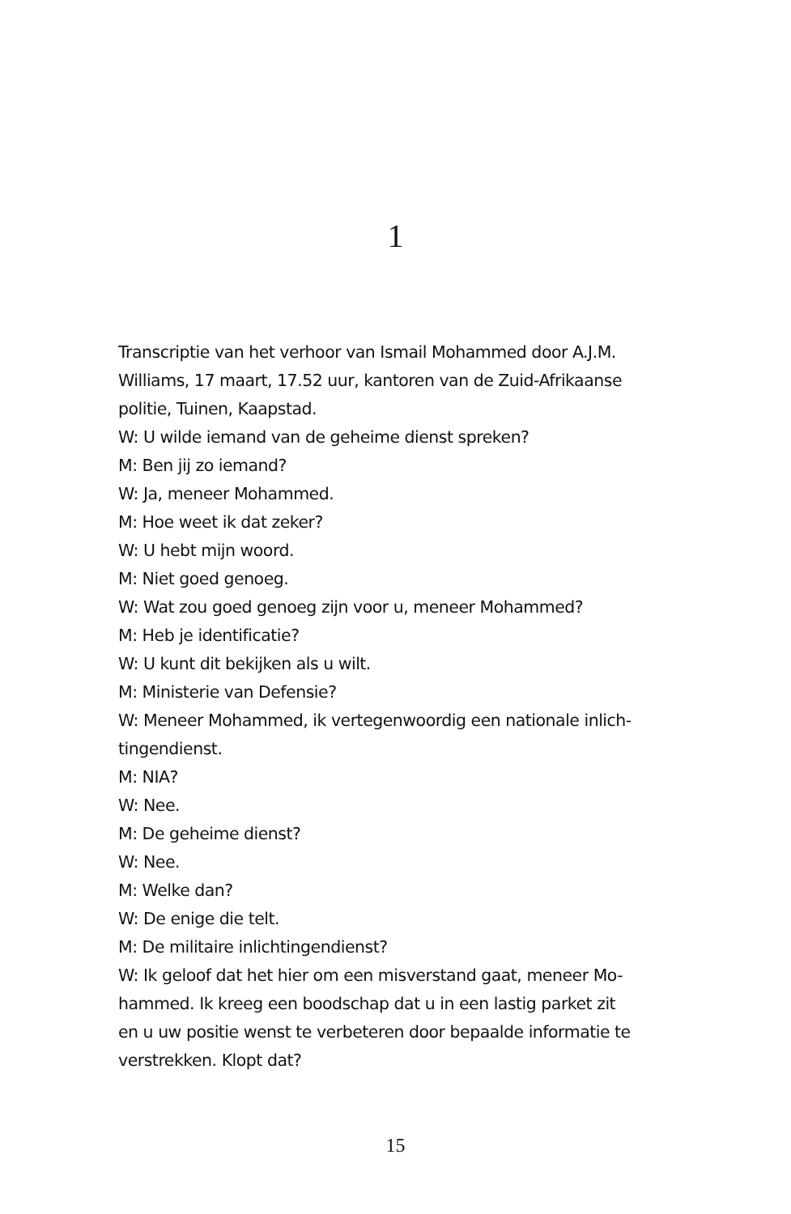1
Transcriptie van het verhoor van Ismail Mohammed door A.J.M. Williams, 17 maart, 17.52 uur, kantoren van de Zuid-Afrikaanse politie, Tuinen, Kaapstad.
W: U wilde iemand van de geheime dienst spreken?
M: Ben jij zo iemand?
W: Ja, meneer Mohammed.
M: Hoe weet ik dat zeker?
W: U hebt mijn woord.
M: Niet goed genoeg.
W: Wat zou goed genoeg zijn voor u, meneer Mohammed?
M: Heb je identificatie?
W: U kunt dit bekijken als u wilt.
M: Ministerie van Defensie?
W: Meneer Mohammed, ik vertegenwoordig een nationale inlich-
tingendienst.
M: NIA?
W: Nee.
M: De geheime dienst?
W: Nee.
M: Welke dan?
W: De enige die telt.
M: De militaire inlichtingendienst?
W: Ik geloof dat het hier om een misverstand gaat, meneer Mo-
hammed. Ik kreeg een boodschap dat u in een lastig parket zit
en u uw positie wenst te verbeteren door bepaalde informatie te
verstrekken. Klopt dat?
15